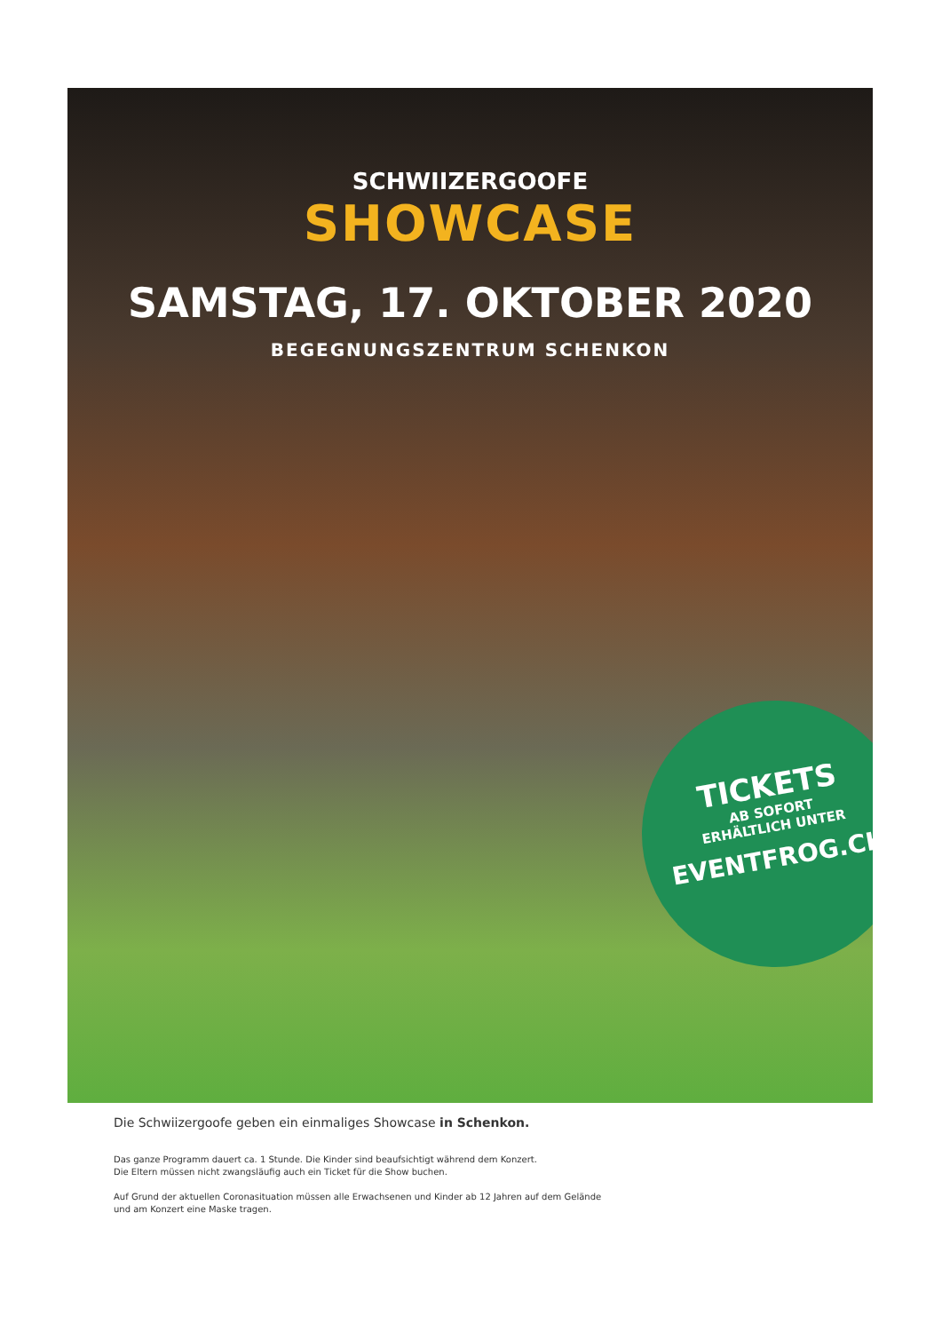SCHWIIZERGOOFE
SHOWCASE
SAMSTAG, 17. OKTOBER 2020
BEGEGNUNGSZENTRUM SCHENKON
TICKETS
AB SOFORT
ERHÄLTLICH UNTER
EVENTFROG.CH
Die Schwiizergoofe geben ein einmaliges Showcase in Schenkon.
Das ganze Programm dauert ca. 1 Stunde. Die Kinder sind beaufsichtigt während dem Konzert.
Die Eltern müssen nicht zwangsläufig auch ein Ticket für die Show buchen.
Auf Grund der aktuellen Coronasituation müssen alle Erwachsenen und Kinder ab 12 Jahren auf dem Gelände
und am Konzert eine Maske tragen.